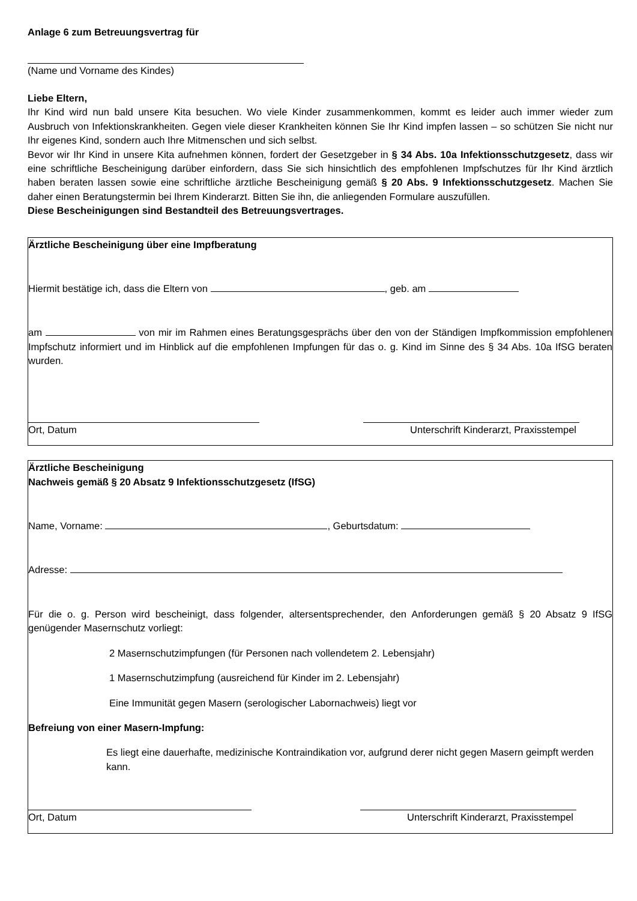Anlage 6 zum Betreuungsvertrag für
(Name und Vorname des Kindes)
Liebe Eltern,
Ihr Kind wird nun bald unsere Kita besuchen. Wo viele Kinder zusammenkommen, kommt es leider auch immer wieder zum Ausbruch von Infektionskrankheiten. Gegen viele dieser Krankheiten können Sie Ihr Kind impfen lassen – so schützen Sie nicht nur Ihr eigenes Kind, sondern auch Ihre Mitmenschen und sich selbst.
Bevor wir Ihr Kind in unsere Kita aufnehmen können, fordert der Gesetzgeber in § 34 Abs. 10a Infektionsschutzgesetz, dass wir eine schriftliche Bescheinigung darüber einfordern, dass Sie sich hinsichtlich des empfohlenen Impfschutzes für Ihr Kind ärztlich haben beraten lassen sowie eine schriftliche ärztliche Bescheinigung gemäß § 20 Abs. 9 Infektionsschutzgesetz. Machen Sie daher einen Beratungstermin bei Ihrem Kinderarzt. Bitten Sie ihn, die anliegenden Formulare auszufüllen.
Diese Bescheinigungen sind Bestandteil des Betreuungsvertrages.
Ärztliche Bescheinigung über eine Impfberatung
Hiermit bestätige ich, dass die Eltern von , geb. am
am von mir im Rahmen eines Beratungsgesprächs über den von der Ständigen Impfkommission empfohlenen Impfschutz informiert und im Hinblick auf die empfohlenen Impfungen für das o. g. Kind im Sinne des § 34 Abs. 10a IfSG beraten wurden.
Ort, Datum Unterschrift Kinderarzt, Praxisstempel
Ärztliche Bescheinigung
Nachweis gemäß § 20 Absatz 9 Infektionsschutzgesetz (IfSG)
Name, Vorname: , Geburtsdatum:
Adresse:
Für die o. g. Person wird bescheinigt, dass folgender, altersentsprechender, den Anforderungen gemäß § 20 Absatz 9 IfSG genügender Masernschutz vorliegt:
2 Masernschutzimpfungen (für Personen nach vollendetem 2. Lebensjahr)
1 Masernschutzimpfung (ausreichend für Kinder im 2. Lebensjahr)
Eine Immunität gegen Masern (serologischer Labornachweis) liegt vor
Befreiung von einer Masern-Impfung:
Es liegt eine dauerhafte, medizinische Kontraindikation vor, aufgrund derer nicht gegen Masern geimpft werden kann.
Ort, Datum Unterschrift Kinderarzt, Praxisstempel